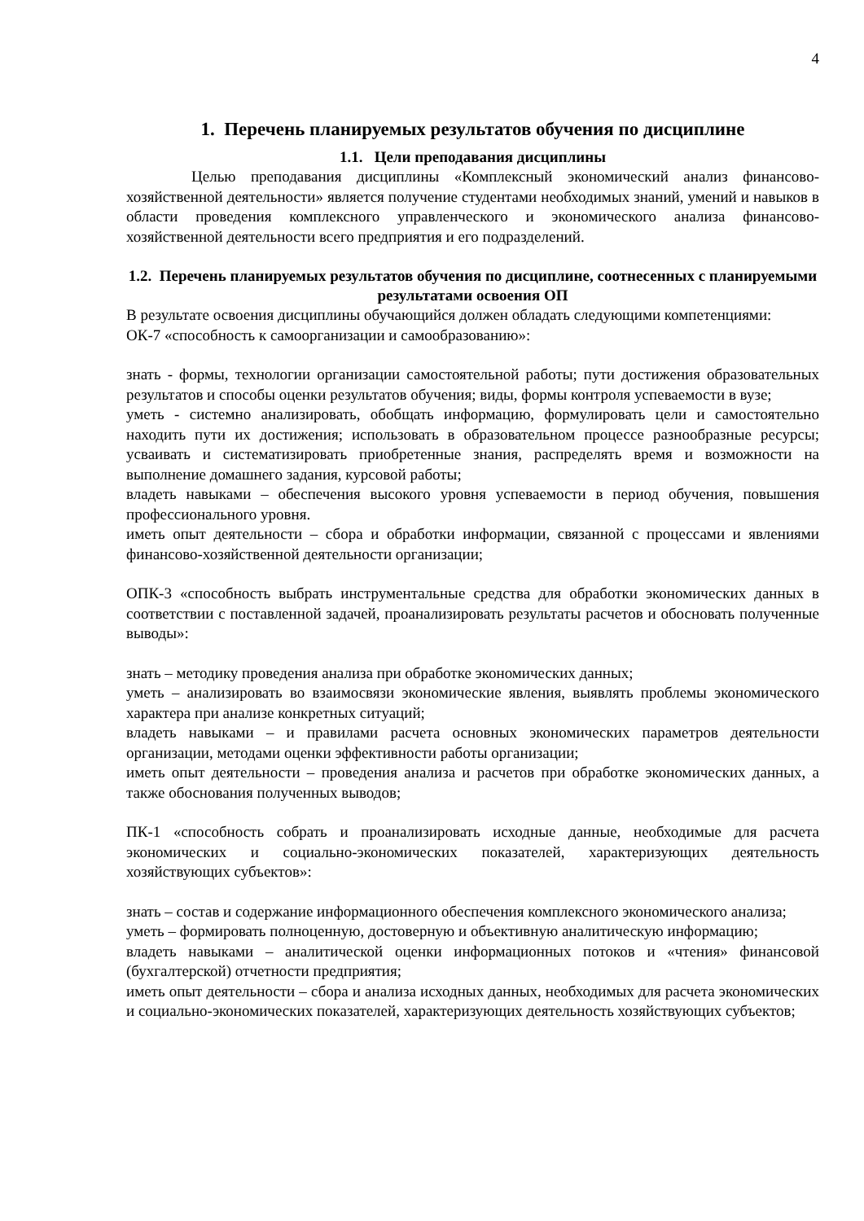4
1. Перечень планируемых результатов обучения по дисциплине
1.1. Цели преподавания дисциплины
Целью преподавания дисциплины «Комплексный экономический анализ финансово-хозяйственной деятельности» является получение студентами необходимых знаний, умений и навыков в области проведения комплексного управленческого и экономического анализа финансово-хозяйственной деятельности всего предприятия и его подразделений.
1.2. Перечень планируемых результатов обучения по дисциплине, соотнесенных с планируемыми результатами освоения ОП
В результате освоения дисциплины обучающийся должен обладать следующими компетенциями:
ОК-7 «способность к самоорганизации и самообразованию»:
знать - формы, технологии организации самостоятельной работы; пути достижения образовательных результатов и способы оценки результатов обучения; виды, формы контроля успеваемости в вузе;
уметь - системно анализировать, обобщать информацию, формулировать цели и самостоятельно находить пути их достижения; использовать в образовательном процессе разнообразные ресурсы; усваивать и систематизировать приобретенные знания, распределять время и возможности на выполнение домашнего задания, курсовой работы;
владеть навыками – обеспечения высокого уровня успеваемости в период обучения, повышения профессионального уровня.
иметь опыт деятельности – сбора и обработки информации, связанной с процессами и явлениями финансово-хозяйственной деятельности организации;
ОПК-3 «способность выбрать инструментальные средства для обработки экономических данных в соответствии с поставленной задачей, проанализировать результаты расчетов и обосновать полученные выводы»:
знать – методику проведения анализа при обработке экономических данных;
уметь – анализировать во взаимосвязи экономические явления, выявлять проблемы экономического характера при анализе конкретных ситуаций;
владеть навыками – и правилами расчета основных экономических параметров деятельности организации, методами оценки эффективности работы организации;
иметь опыт деятельности – проведения анализа и расчетов при обработке экономических данных, а также обоснования полученных выводов;
ПК-1 «способность собрать и проанализировать исходные данные, необходимые для расчета экономических и социально-экономических показателей, характеризующих деятельность хозяйствующих субъектов»:
знать – состав и содержание информационного обеспечения комплексного экономического анализа;
уметь – формировать полноценную, достоверную и объективную аналитическую информацию;
владеть навыками – аналитической оценки информационных потоков и «чтения» финансовой (бухгалтерской) отчетности предприятия;
иметь опыт деятельности – сбора и анализа исходных данных, необходимых для расчета экономических и социально-экономических показателей, характеризующих деятельность хозяйствующих субъектов;